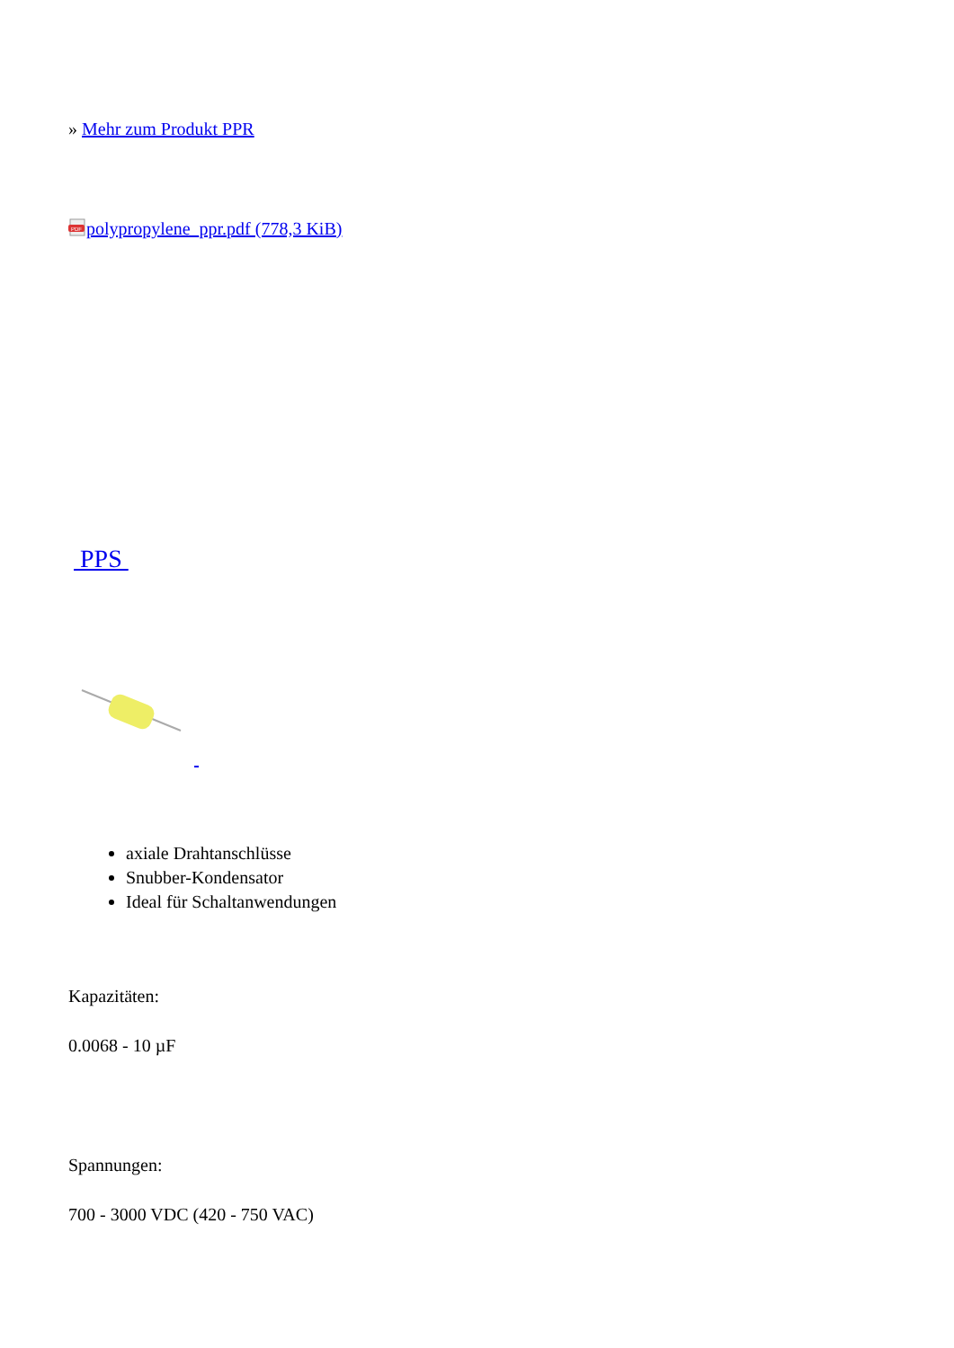» Mehr zum Produkt PPR
PDF
polypropylene_ppr.pdf (778,3 KiB)
PPS
axiale Drahtanschlüsse
Snubber-Kondensator
Ideal für Schaltanwendungen
Kapazitäten:
0.0068 - 10 µF
Spannungen:
700 - 3000 VDC (420 - 750 VAC)